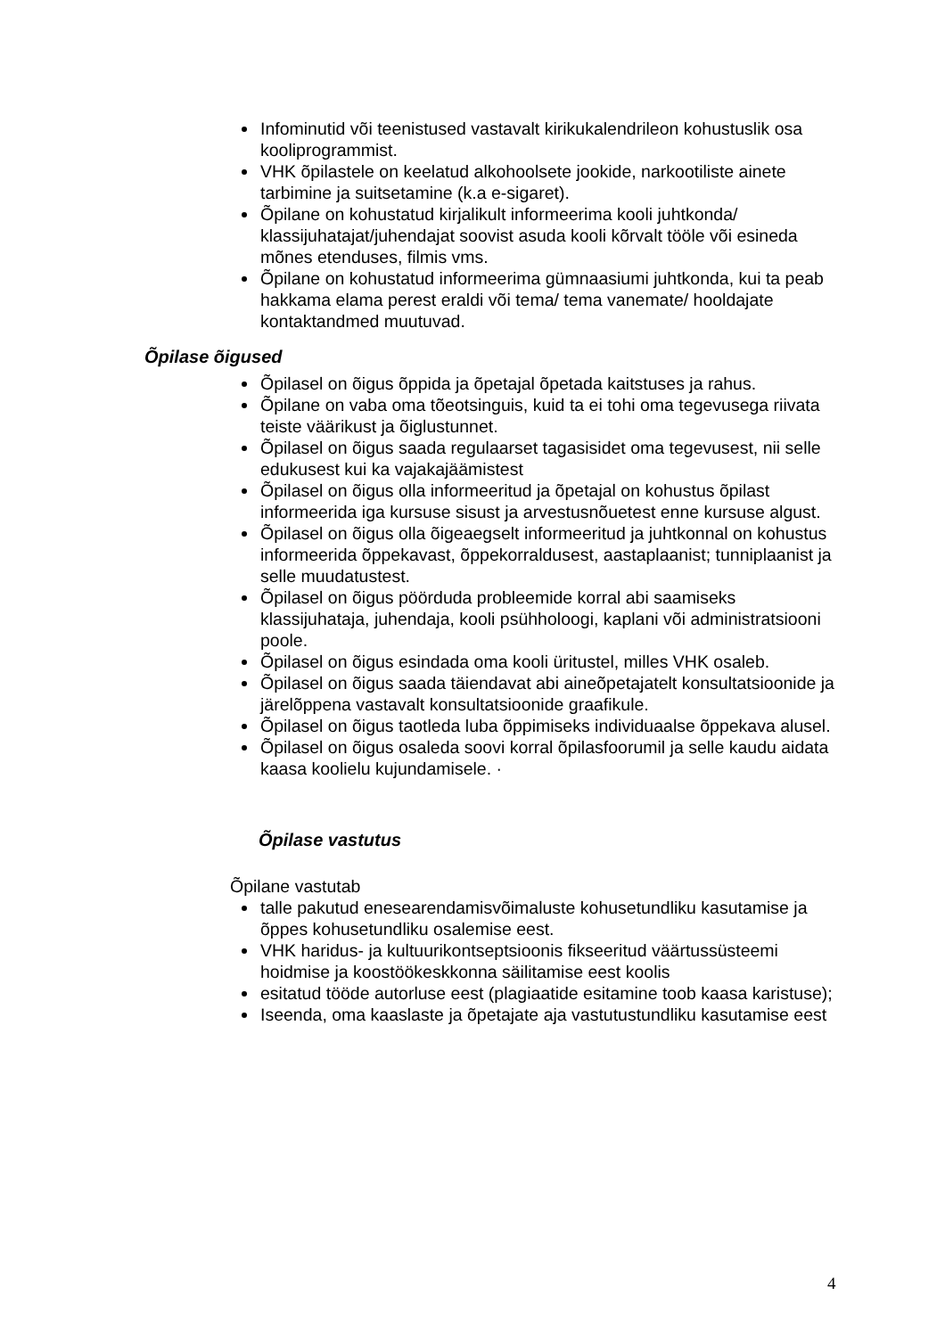Infominutid või teenistused vastavalt kirikukalendrileon kohustuslik osa kooliprogrammist.
VHK õpilastele on keelatud alkohoolsete jookide, narkootiliste ainete tarbimine ja suitsetamine (k.a e-sigaret).
Õpilane on kohustatud kirjalikult informeerima kooli juhtkonda/ klassijuhatajat/juhendajat soovist asuda kooli kõrvalt tööle või esineda mõnes etenduses, filmis vms.
Õpilane on kohustatud informeerima gümnaasiumi juhtkonda, kui ta peab hakkama elama perest eraldi või tema/ tema vanemate/ hooldajate kontaktandmed muutuvad.
Õpilase õigused
Õpilasel on õigus õppida ja õpetajal õpetada kaitstuses ja rahus.
Õpilane on vaba oma tõeotsinguis, kuid ta ei tohi oma tegevusega riivata teiste väärikust ja õiglustunnet.
Õpilasel on õigus saada regulaarset tagasisidet oma tegevusest, nii selle edukusest kui ka vajakajäämistest
Õpilasel on õigus olla informeeritud ja õpetajal on kohustus õpilast informeerida iga kursuse sisust ja arvestusnõuetest enne kursuse algust.
Õpilasel on õigus olla õigeaegselt informeeritud ja juhtkonnal on kohustus informeerida õppekavast, õppekorraldusest, aastaplaanist; tunniplaanist ja selle muudatustest.
Õpilasel on õigus pöörduda probleemide korral abi saamiseks klassijuhataja, juhendaja, kooli psühholoogi, kaplani või administratsiooni poole.
Õpilasel on õigus esindada oma kooli üritustel, milles VHK osaleb.
Õpilasel on õigus saada täiendavat abi aineõpetajatelt konsultatsioonide ja järelõppena vastavalt konsultatsioonide graafikule.
Õpilasel on õigus taotleda luba õppimiseks individuaalse õppekava alusel.
Õpilasel on õigus osaleda soovi korral õpilasfoorumil ja selle kaudu aidata kaasa koolielu kujundamisele. ·
Õpilase vastutus
Õpilane vastutab
talle pakutud enesearendamisvõimaluste kohusetundliku kasutamise ja õppes kohusetundliku osalemise eest.
VHK haridus- ja kultuurikontseptsioonis fikseeritud väärtussüsteemi hoidmise ja koostöökeskkonna säilitamise eest koolis
esitatud tööde autorluse eest (plagiaatide esitamine toob kaasa karistuse);
Iseenda, oma kaaslaste ja õpetajate aja vastutustundliku kasutamise eest
4